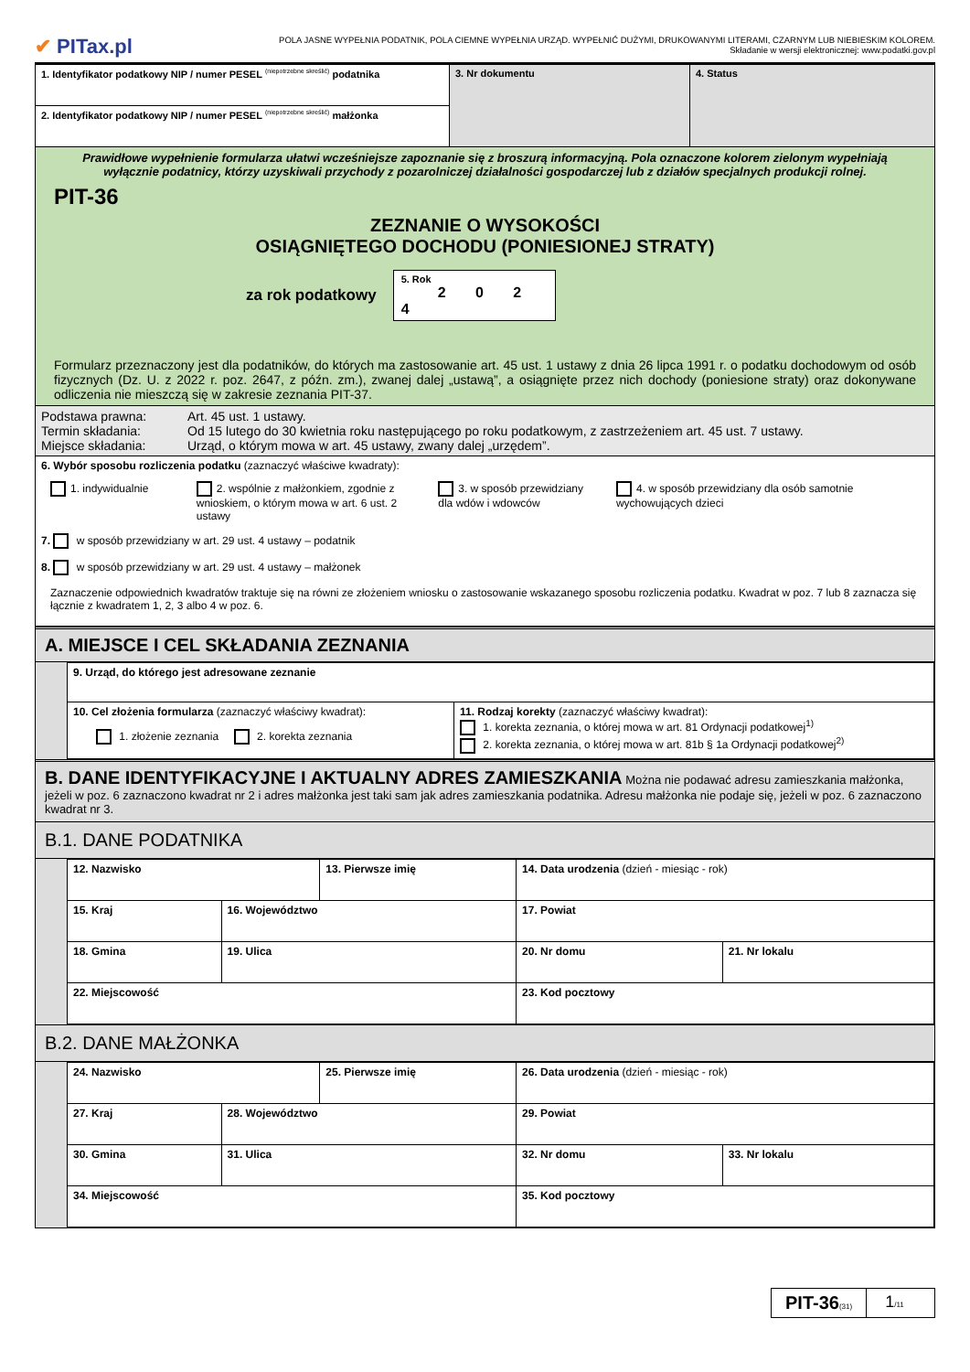✔ PITax.pl
POLA JASNE WYPEŁNIA PODATNIK, POLA CIEMNE WYPEŁNIA URZĄD. WYPEŁNIĆ DUŻYMI, DRUKOWANYMI LITERAMI, CZARNYM LUB NIEBIESKIM KOLOREM.
Składanie w wersji elektronicznej: www.podatki.gov.pl
| 1. Identyfikator podatkowy NIP / numer PESEL <sup>(niepotrzebne skreślić)</sup> podatnika | 3. Nr dokumentu | 4. Status |
| 2. Identyfikator podatkowy NIP / numer PESEL <sup>(niepotrzebne skreślić)</sup> małżonka | | |
| Prawidłowe wypełnienie formularza ułatwi wcześniejsze zapoznanie się z broszurą informacyjną. Pola oznaczone kolorem zielonym wypełniają wyłącznie podatnicy, którzy uzyskiwali przychody z pozarolniczej działalności gospodarczej lub z działów specjalnych produkcji rolnej. PIT-36 ZEZNANIE O WYSOKOŚCI OSIĄGNIĘTEGO DOCHODU (PONIESIONEJ STRATY) za rok podatkowy 5. Rok 2 0 2 4 Formularz przeznaczony jest dla podatników, do których ma zastosowanie art. 45 ust. 1 ustawy z dnia 26 lipca 1991 r. o podatku dochodowym od osób fizycznych (Dz. U. z 2022 r. poz. 2647, z późn. zm.), zwanej dalej „ustawą”, a osiągnięte przez nich dochody (poniesione straty) oraz dokonywane odliczenia nie mieszczą się w zakresie zeznania PIT-37. | | |
| / Podstawa prawna: Termin składania: Miejsce składania: / Art. 45 ust. 1 ustawy. Od 15 lutego do 30 kwietnia roku następującego po roku podatkowym, z zastrzeżeniem art. 45 ust. 7 ustawy. Urząd, o którym mowa w art. 45 ustawy, zwany dalej „urzędem”. / | | |
| 6. Wybór sposobu rozliczenia podatku (zaznaczyć właściwe kwadraty): 1. indywidualnie 2. wspólnie z małżonkiem, zgodnie z wnioskiem, o którym mowa w art. 6 ust. 2 ustawy 3. w sposób przewidziany dla wdów i wdowców 4. w sposób przewidziany dla osób samotnie wychowujących dzieci 7. w sposób przewidziany w art. 29 ust. 4 ustawy – podatnik 8. w sposób przewidziany w art. 29 ust. 4 ustawy – małżonek Zaznaczenie odpowiednich kwadratów traktuje się na równi ze złożeniem wniosku o zastosowanie wskazanego sposobu rozliczenia podatku. Kwadrat w poz. 7 lub 8 zaznacza się łącznie z kwadratem 1, 2, 3 albo 4 w poz. 6. | | |
A. MIEJSCE I CEL SKŁADANIA ZEZNANIA
| 9. Urząd, do którego jest adresowane zeznanie | |
| 10. Cel złożenia formularza (zaznaczyć właściwy kwadrat): 1. złożenie zeznania 2. korekta zeznania | 11. Rodzaj korekty (zaznaczyć właściwy kwadrat): 1. korekta zeznania, o której mowa w art. 81 Ordynacji podatkowej<sup>1)</sup> 2. korekta zeznania, o której mowa w art. 81b § 1a Ordynacji podatkowej<sup>2)</sup> |
B. DANE IDENTYFIKACYJNE I AKTUALNY ADRES ZAMIESZKANIA Można nie podawać adresu zamieszkania małżonka, jeżeli w poz. 6 zaznaczono kwadrat nr 2 i adres małżonka jest taki sam jak adres zamieszkania podatnika. Adresu małżonka nie podaje się, jeżeli w poz. 6 zaznaczono kwadrat nr 3.
B.1. DANE PODATNIKA
| 12. Nazwisko | | 13. Pierwsze imię | | 14. Data urodzenia (dzień - miesiąc - rok) | |
| 15. Kraj | 16. Województwo | | 17. Powiat | | |
| 18. Gmina | 19. Ulica | | | 20. Nr domu | 21. Nr lokalu |
| 22. Miejscowość | | | | 23. Kod pocztowy | |
B.2. DANE MAŁŻONKA
| 24. Nazwisko | | 25. Pierwsze imię | | 26. Data urodzenia (dzień - miesiąc - rok) | |
| 27. Kraj | 28. Województwo | | 29. Powiat | | |
| 30. Gmina | 31. Ulica | | | 32. Nr domu | 33. Nr lokalu |
| 34. Miejscowość | | | | 35. Kod pocztowy | |
PIT-36(31)
1/11